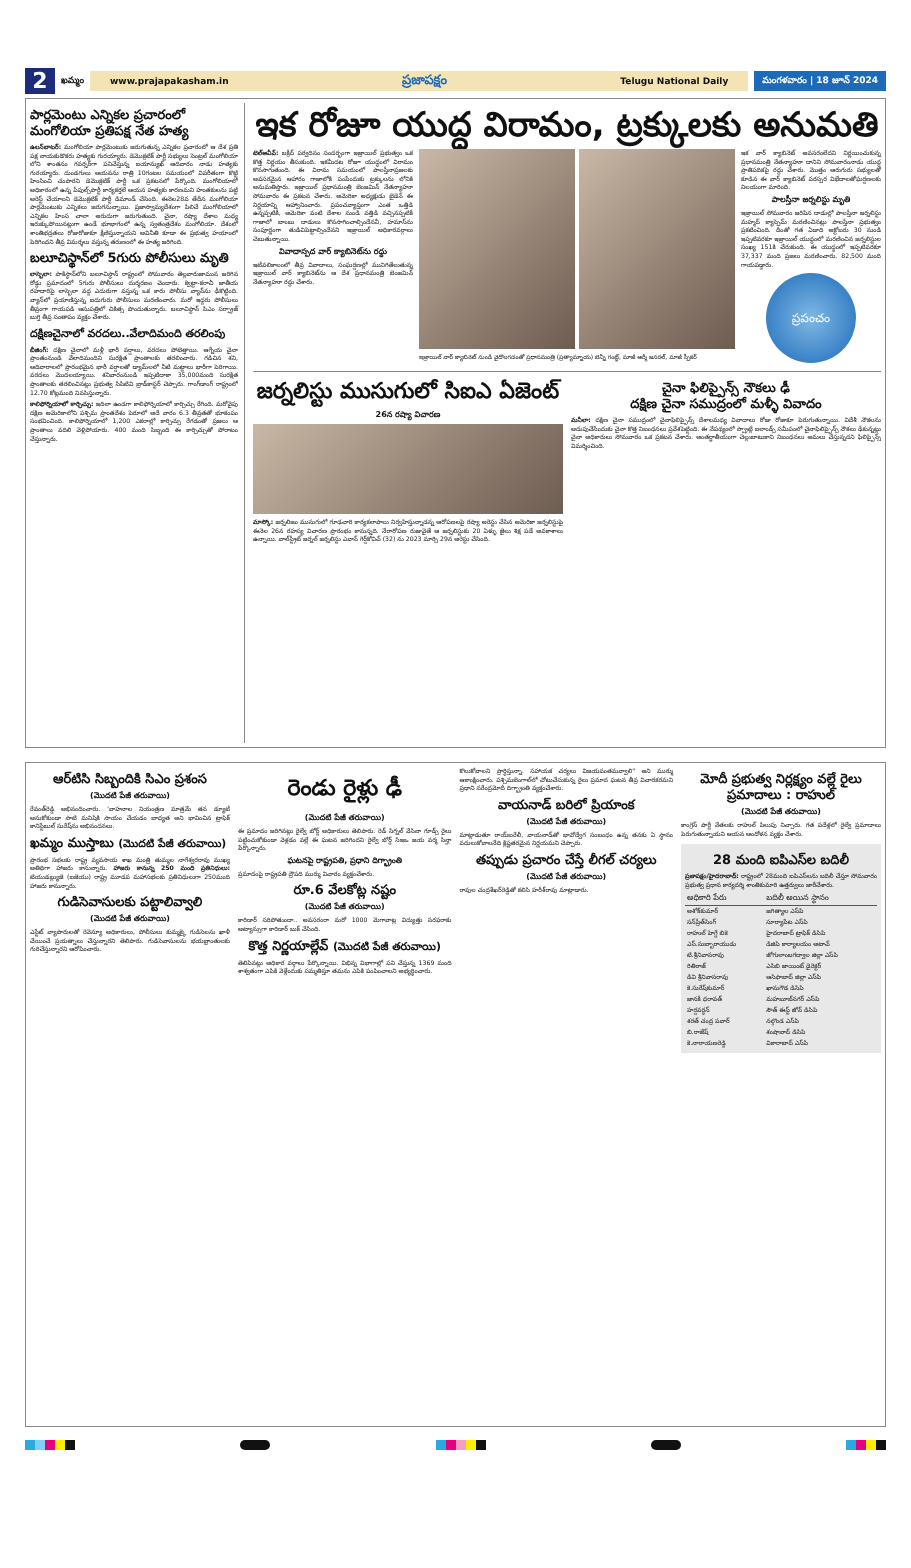2
ఖమ్మం
www.prajapakasham.in ప్రజాపక్షం Telugu National Daily
మంగళవారం | 18 జూన్ 2024
పార్లమెంటు ఎన్నికల ప్రచారంలో మంగోలియా ప్రతిపక్ష నేత హత్య
ఉలన్‌బాటర్: మంగోలియా పార్లమెంటుకు జరుగుతున్న ఎన్నికల ప్రచారంలో ఆ దేశ ప్రతి పక్ష నాయకుడొకరు హత్యకు గురయ్యారు. డెమొక్రటిక్ పార్టీ సభ్యులు సెంట్రల్ మంగోలియా లోని శాంతనం గవర్నర్‌గా పనిచేస్తున్న ఐయాన్యుఖ్ ఆదివారం నాడు హత్యకు గురయ్యారు. దుండగులు ఆయనను రాత్రి 10గంటల సమయంలో విపరీతంగా కొట్టి హింసించి చంపారని డెమొక్రటిక్ పార్టీ ఒక ప్రకటనలో పేర్కొంది. మంగోలియాలో అధికారంలో ఉన్న పీపుల్స్‌పార్టీ కార్యకర్తలే ఆయన హత్యకు కారణమని హంతకులను పట్టి అరెస్ట్ చేయాలని డెమొక్రటిక్ పార్టీ డిమాండ్ చేసింది. ఈనెల28వ తేదీన మంగోలియా పార్లమెంటుకు ఎన్నికలు జరుగనున్నాయి. ప్రజాస్వామ్యదేశంగా పిలిచే మంగోలియాలో ఎన్నికల హింస చాలా అరుదుగా జరుగుతుంది. చైనా, రష్యా దేశాల మధ్య ఇరుక్కుపోయినట్లుగా ఉండే భూభాగంలో ఉన్న స్వతంత్రదేశం మంగోలియా. దేశంలో శాంతిభద్రతలు రోజురోజుకూ క్షీణిస్తున్నాయని అవినీతి కూడా ఈ ప్రభుత్వ హయాంలో పెరిగిందని తీవ్ర విమర్శలు వస్తున్న తరుణంలో ఈ హత్య జరిగింది.
బలూచిస్థాన్‌లో 5గురు పోలీసులు మృతి
లాస్బెలా: పాకిస్థాన్‌లోని బలూచిస్థాన్ రాష్ట్రంలో సోమవారం తెల్లవారుజామున జరిగిన రోడ్డు ప్రమాదంలో 5గురు పోలీసులు దుర్మరణం చెందారు. క్వెట్టా-కరాచీ జాతీయ రహదారిపై లాస్బెలా వద్ద ఎదురుగా వస్తున్న ఒక కారు పోలీసు వ్యాన్‌ను ఢీకొట్టింది. వ్యాన్‌లో ప్రయాణిస్తున్న ఐదుగురు పోలీసులు మరణించారు. మరో ఇద్దరు పోలీసులు తీవ్రంగా గాయపడి ఆసుపత్రిలో చికిత్స పొందుతున్నారు. బలూచిస్థాన్ సిఎం సర్ఫ్రాజ్ బుగ్తి తీవ్ర సంతాపం వ్యక్తం చేశారు.
దక్షిణచైనాలో వరదలు..వేలాదిమంది తరలింపు
బీజింగ్: దక్షిణ చైనాలో మళ్లీ భారీ వర్షాలు, వరదలు పోటెత్తాయి. ఆగ్నేయ చైనా ప్రాంతంనుండి వేలాదిమందిని సురక్షిత ప్రాంతాలకు తరలించారు. గడిచిన శని, ఆదివారాలలో ప్రారంభమైన భారీ వర్షాలతో డ్యామ్‌లలో నీటి మట్టాలు భారీగా పెరిగాయి. వరదలు మొదలయ్యాయి. శనివారంనుండి ఇప్పటిదాకా 35,000మంది సురక్షిత ప్రాంతాలకు తరలించినట్లు ప్రభుత్వ సిసిటివి బ్రాడ్‌కాస్టర్ చెప్పారు. గాంగ్‌డాంగ్ రాష్ట్రంలో 12.70 కోట్లమంది నివసిస్తున్నారు.
కాలిఫోర్నియాలో కార్చిచ్చు: ఇదిలా ఉండగా కాలిఫోర్నియాలో కార్చిచ్చు రేగింది. మరోవైపు దక్షిణ అమెరికాలోని పశ్చిమ ప్రాంతదేశం పెరూలో అదే వారం 6.3 తీవ్రతతో భూకంపం సంభవించింది. కాలిఫోర్నియాలో 1,200 ఎకరాల్లో కార్చిచ్చు రేగడంతో ప్రజలు ఆ ప్రాంతాలు వదిలి వెళ్లిపోయారు. 400 మంది సిబ్బంది ఈ కార్చిచ్చుతో పోరాటం చేస్తున్నారు.
ఇక రోజూ యుద్ధ విరామం, ట్రక్కులకు అనుమతి
టెల్‌అవీవ్: బక్రీద్ పర్వదినం సందర్భంగా ఇజ్రాయిల్ ప్రభుత్వం ఒక కొత్త నిర్ణయం తీసుకుంది. ఇకమీదట రోజూ యుద్ధంలో విరామం కొనసాగుతుంది. ఈ విరామ సమయంలో పాలస్తీనాప్రజలకు అవసరమైన ఆహారం గాజాలోకి పంపేందుకు ట్రక్కులను లోనికి అనుమతిస్తారు. ఇజ్రాయిల్ ప్రధానమంత్రి బెంజమిన్ నేతన్యాహూ సోమవారం ఈ ప్రకటన చేశారు. అమెరికా అధ్యక్షుడు బైడెన్ ఈ నిర్ణయాన్ని ఆహ్వానించారు. ప్రపంచవ్యాప్తంగా ఎంత ఒత్తిడి ఉన్నప్పటికీ, అమెరికా వంటి దేశాల నుండి వత్తిడి వచ్చినప్పటికీ గాజాలో బాంబు దాడులు కొనసాగించాల్సిందేననీ, హమాస్‌ను సంపూర్ణంగా తుడిచిపెట్టాల్సిందేనని ఇజ్రాయిల్ అధికారవర్గాలు చెబుతున్నాయి.
వివాదాస్పద వార్ క్యాబినెట్‌ను రద్దు
ఇటీవలికాలంలో తీవ్ర వివాదాలు, సంఘర్షణల్లో మునిగితేలుతున్న ఇజ్రాయిల్ వార్ క్యాబినెట్‌ను ఆ దేశ ప్రధానమంత్రి బెంజమిన్ నేతన్యాహూ రద్దు చేశారు.
ఇజ్రాయిల్ వార్ క్యాబినెట్ నుండి వైదొలగడంతో ప్రధానమంత్రి (ప్రత్యామ్నాయ) బెన్నీ గంట్జ్, మాజీ ఆర్మీ జనరల్, మాజీ స్పీకర్
ఇక వార్ క్యాబినెట్ అవసరంలేదని నిర్ణయించుకున్న ప్రధానమంత్రి నేతన్యాహూ దానిని సోమవారంనాడు యుద్ధ ప్రాతిపదికపై రద్దు చేశారు. మొత్తం ఆరుగురు సభ్యులతో కూడిన ఈ వార్ క్యాబినెట్ పరస్పర విభేదాలతోఘర్షణలకు నిలయంగా మారింది.
పాలస్తీనా జర్నలిస్టు మృతి
ఇజ్రాయిల్ సోమవారం జరిపిన దాడుల్లో పాలస్తీనా జర్నలిస్టు మహ్మద్ క్యాస్పెమ్ మరణించినట్లు పాలస్తీనా ప్రభుత్వం ప్రకటించింది. దీంతో గత ఏడాది అక్టోబరు 30 నుండి ఇప్పటివరకూ ఇజ్రాయిల్ యుద్ధంలో మరణించిన జర్నలిస్టుల సంఖ్య 151కి చేరుకుంది. ఈ యుద్ధంలో ఇప్పటివరకూ 37,337 మంది ప్రజలు మరణించారు. 82,500 మంది గాయపడ్డారు.
ప్రపంచం
జర్నలిస్టు ముసుగులో సిఐఎ ఏజెంట్
26న రష్యా విచారణ
మాస్కో: జర్నలిజం ముసుగులో గూఢచారి కార్యకలాపాలు నిర్వహిస్తున్నాడన్న ఆరోపణలపై రష్యా అరెస్టు చేసిన అమెరికా జర్నలిస్టుపై ఈనెల 26న రహస్య విచారణ ప్రారంభం కానున్నది. నేరారోపణ రుజువైతే ఆ జర్నలిస్టుకు 20 ఏళ్ళు జైలు శిక్ష పడే అవకాశాలు ఉన్నాయి. వాల్‌స్ట్రీట్ జర్నల్ జర్నలిస్టు ఎవాన్ గెర్ష్‌కోవిచ్ (32) ను 2023 మార్చి 29న అరెస్టు చేసింది.
చైనా ఫిలిప్పైన్స్ నౌకలు ఢీ
దక్షిణ చైనా సముద్రంలో మళ్ళీ వివాదం
మనీలా: దక్షిణ చైనా సముద్రంలో చైనాఫిలిప్పైన్స్ దేశాలమధ్య వివాదాలు రోజు రోజుకూ పెరుగుతున్నాయి. విదేశీ నౌకలను అదుపుచేసేందుకు చైనా కొత్త నిబంధనలు ప్రవేశపెట్టింది. ఈ నేపథ్యంలో స్ప్రాట్లీ ఐలాండ్స్ సమీపంలో చైనాఫిలిప్పైన్స్ నౌకలు ఢీకున్నట్లు చైనా అధికారులు సోమవారం ఒక ప్రకటన చేశారు. అంతర్జాతీయంగా చెల్లుబాటుకాని నిబంధనలు అమలు చేస్తున్నదని ఫిలిప్పైన్స్ విమర్శించింది.
ఆర్‌టిసి సిబ్బందికి సిఎం ప్రశంస
(మొదటి పేజీ తరువాయి)
రేవంత్‌రెడ్డి అభినందించారు. 'వాహనాల నియంత్రణ మాత్రమే తన డ్యూటీ అనుకోకుండా సాటి మనిషికి సాయం చేయడం బాధ్యత అని భావించిన ట్రాఫిక్ కానిస్టేబుల్ సురేష్‌ను అభినందనలు.
ఖమ్మం ముస్తాబు (మొదటి పేజీ తరువాయి)
ప్రారంభ సభలకు రాష్ట్ర వ్యవసాయ శాఖ మంత్రి తుమ్మల నాగేశ్వరరావు ముఖ్య అతిథిగా హాజరు కానున్నారు. హాజరు కానున్న 250 మంది ప్రతినిధులు: టియుడబ్ల్యుజె (ఐజెయు) రాష్ట్ర మూడవ మహాసభలకు ప్రతినిధులుగా 250మంది హాజరు కానున్నారు.
గుడిసెవాసులకు పట్టాలివ్వాలి
(మొదటి పేజీ తరువాయి)
ఎస్టేట్ వ్యాపారులతో రెవెన్యూ అధికారులు, పోలీసులు కుమ్మక్కై గుడిసెలను ఖాళీ చేయించే ప్రయత్నాలు చేస్తున్నారని తెలిపారు. గుడిసెవాసులను భయభ్రాంతులకు గురిచేస్తున్నారని ఆరోపించారు.
రెండు రైళ్లు ఢీ
(మొదటి పేజీ తరువాయి)
ఈ ప్రమాదం జరిగినట్లు రైల్వే బోర్డ్ అధికారులు తెలిపారు. రెడ్ సిగ్నల్ వేసినా గూడ్స్ రైలు పట్టించుకోకుండా వెళ్లడం వల్లే ఈ ఘటన జరిగిందని రైల్వే బోర్డ్ సిఇఒ జయ వర్మ సిన్హా పేర్కొన్నారు.
ఘటనపై రాష్ట్రపతి, ప్రధాని దిగ్భ్రాంతి
ప్రమాదంపై రాష్ట్రపతి ద్రౌపది ముర్ము విచారం వ్యక్తంచేశారు.
రూ.6 వేలకోట్ల నష్టం
(మొదటి పేజీ తరువాయి)
కారిడార్ సరిపోతుందా.. అవసరంరా మరో 1000 మెగావాట్ల విద్యుత్తు సరఫరాకు అట్యాన్సుగా కారిడార్ బుక్ చేసింది.
కొత్త నిర్ణయాల్లేవ్ (మొదటి పేజీ తరువాయి)
తెలిపినట్లు అధికార వర్గాలు పేర్కొన్నాయి. విభిన్న విభాగాల్లో పని చేస్తున్న 1369 మంది శాశ్వతంగా ఎపికి వెళ్లేందుకు సమ్మతిస్తూ తమను ఎపికి పంపించాలని అభ్యర్థించారు.
కొలుకోవాలని ప్రార్థిస్తున్నా. సహాయక చర్యలు విజయవంతమవ్వాలి" అని ముర్ము ఆకాంక్షించారు. పశ్చిమబెంగాల్‌లో చోటుచేసుకున్న రైలు ప్రమాద ఘటన తీవ్ర విచారకరమని ప్రధాని నరేంద్రమోదీ దిగ్భ్రాంతి వ్యక్తంచేశారు.
వాయనాడ్ బరిలో ప్రియాంక
(మొదటి పేజీ తరువాయి)
మాట్లాడుతూ రాయ్‌బరేలీ, వాయనాడ్‌తో భావోద్వేగ సంబంధం ఉన్న తనకు ఏ స్థానం వదులుకోవాలనేది క్లిష్టతరమైన నిర్ణయమని చెప్పారు.
తప్పుడు ప్రచారం చేస్తే లీగల్ చర్యలు
(మొదటి పేజీ తరువాయి)
రావుల చంద్రశేఖర్‌రెడ్డితో కలిసి హరీశ్‌రావు మాట్లాడారు.
మోదీ ప్రభుత్వ నిర్లక్ష్యం వల్లే రైలు ప్రమాదాలు : రాహుల్
(మొదటి పేజీ తరువాయి)
కాంగ్రెస్ పార్టీ నేతలకు రాహుల్ పిలుపు నిచ్చారు. గత పదేళ్లలో రైల్వే ప్రమాదాలు పెరుగుతున్నాయని ఆయన ఆందోళన వ్యక్తం చేశారు.
28 మంది ఐపిఎస్‌ల బదిలీ
ప్రజాపక్షం/హైదరాబాద్: రాష్ట్రంలో 28మంది ఐపిఎస్‌లను బదిలీ చేస్తూ సోమవారం ప్రభుత్వ ప్రధాన కార్యదర్శి శాంతికుమారి ఉత్తర్వులు జారీచేశారు.
| అధికారి పేరు | బదిలీ అయిన స్థానం |
| --- | --- |
| అశోక్‌కుమార్ | జగిత్యాల ఎస్‌పి |
| సన్‌ప్రీత్‌సింగ్ | సూర్యాపేట ఎస్‌పి |
| రాహుల్ హెగ్డే బికె | హైదరాబాద్ ట్రాఫిక్ డిసిపి |
| ఎస్.సుబ్బారాయుడు | డిజిపి కార్యాలయం అటాచ్ |
| టి.శ్రీనివాసరావు | జోగులాంబగద్వాల జిల్లా ఎస్‌పి |
| రితిరాజ్ | ఎసిబి జాయింట్ డైరెక్టర్ |
| డివి శ్రీనివాసరావు | ఆసిఫాబాద్ జిల్లా ఎస్‌పి |
| కె.సురేష్‌కుమార్ | ఖానుగౌడ డిసిపి |
| జానకీ ధరావత్ | మహబూబ్‌నగర్ ఎస్‌పి |
| హర్షవర్ధన్ | సౌత్ ఈస్ట్ జోన్ డిసిపి |
| శరత్ చంద్ర పవార్ | నల్గొండ ఎస్‌పి |
| బి.రాజేష్ | శంషాబాద్ డిసిపి |
| కె.నారాయణరెడ్డి | వికారాబాద్ ఎస్‌పి |